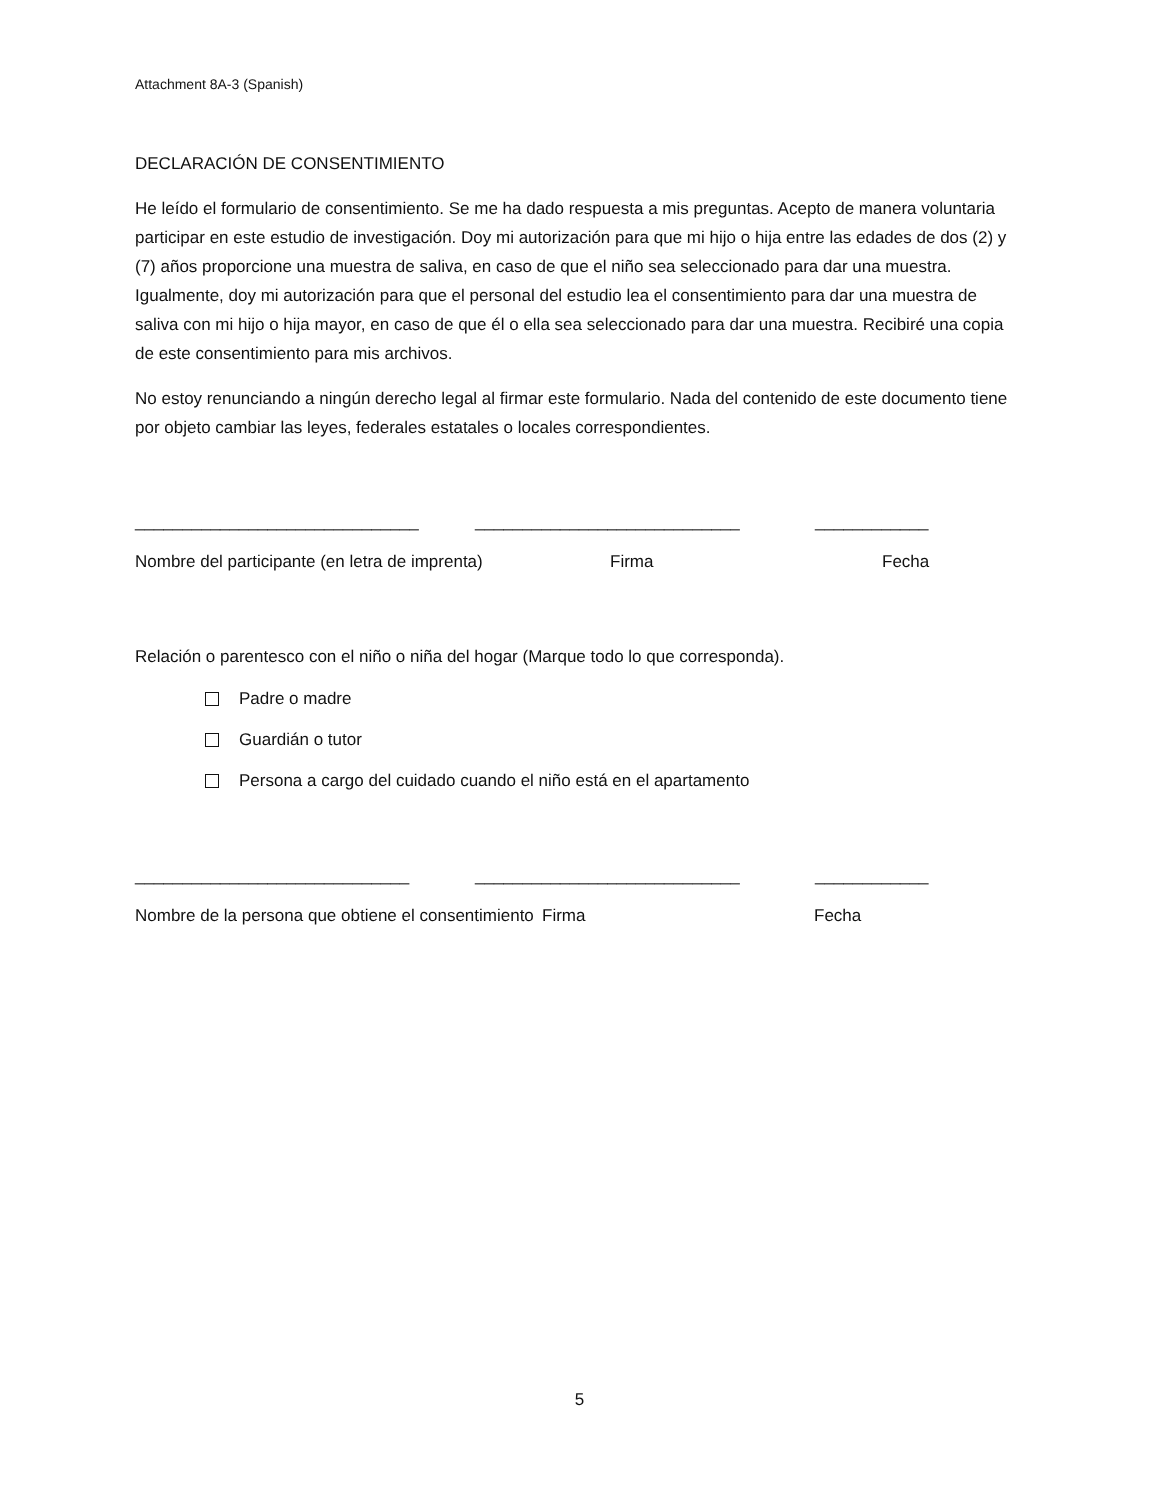Attachment 8A-3 (Spanish)
DECLARACIÓN DE CONSENTIMIENTO
He leído el formulario de consentimiento. Se me ha dado respuesta a mis preguntas. Acepto de manera voluntaria participar en este estudio de investigación. Doy mi autorización para que mi hijo o hija entre las edades de dos (2) y (7) años proporcione una muestra de saliva, en caso de que el niño sea seleccionado para dar una muestra. Igualmente, doy mi autorización para que el personal del estudio lea el consentimiento para dar una muestra de saliva con mi hijo o hija mayor, en caso de que él o ella sea seleccionado para dar una muestra. Recibiré una copia de este consentimiento para mis archivos.
No estoy renunciando a ningún derecho legal al firmar este formulario. Nada del contenido de este documento tiene por objeto cambiar las leyes, federales estatales o locales correspondientes.
______________________________ ____________________________ ____________
Nombre del participante (en letra de imprenta) Firma Fecha
Relación o parentesco con el niño o niña del hogar (Marque todo lo que corresponda).
Padre o madre
Guardián o tutor
Persona a cargo del cuidado cuando el niño está en el apartamento
_____________________________ ____________________________ ____________
Nombre de la persona que obtiene el consentimiento Firma Fecha
5